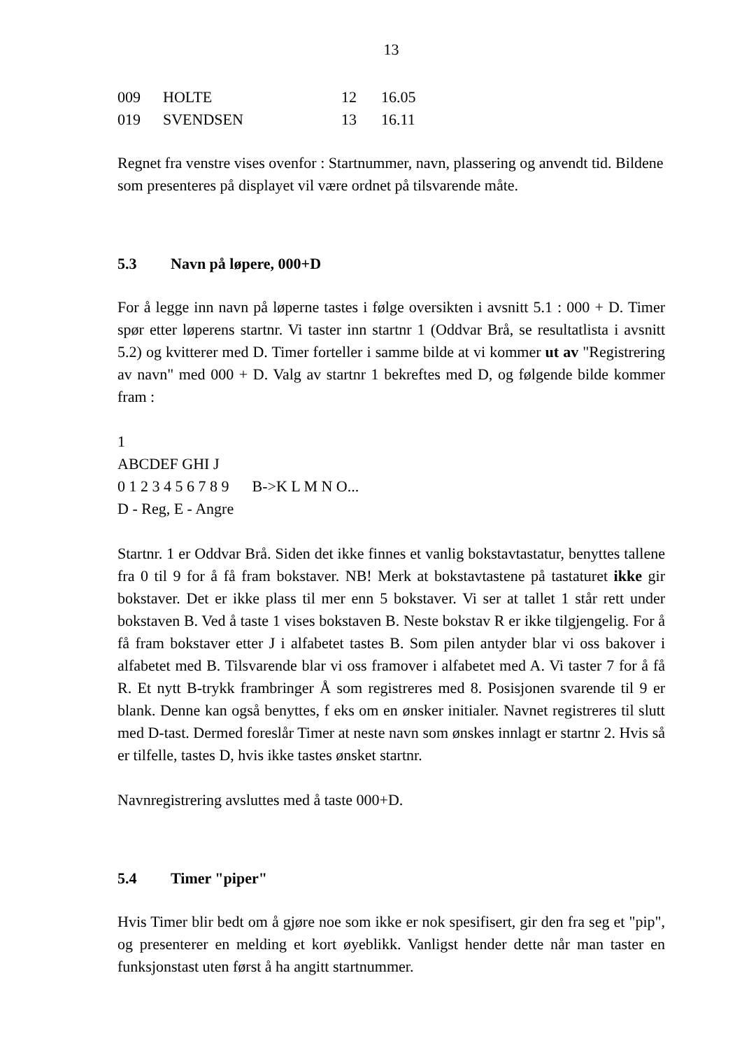13
| 009 | HOLTE | 12 | 16.05 |
| 019 | SVENDSEN | 13 | 16.11 |
Regnet fra venstre vises ovenfor : Startnummer, navn, plassering og anvendt tid. Bildene som presenteres på displayet vil være ordnet på tilsvarende måte.
5.3 Navn på løpere, 000+D
For å legge inn navn på løperne tastes i følge oversikten i avsnitt 5.1 : 000 + D. Timer spør etter løperens startnr. Vi taster inn startnr 1 (Oddvar Brå, se resultatlista i avsnitt 5.2) og kvitterer med D. Timer forteller i samme bilde at vi kommer ut av "Registrering av navn" med 000 + D. Valg av startnr 1 bekreftes med D, og følgende bilde kommer fram :
1
ABCDEF GHI J
0 1 2 3 4 5 6 7 8 9 B->K L M N O...
D - Reg, E - Angre
Startnr. 1 er Oddvar Brå. Siden det ikke finnes et vanlig bokstavtastatur, benyttes tallene fra 0 til 9 for å få fram bokstaver. NB! Merk at bokstavtastene på tastaturet ikke gir bokstaver. Det er ikke plass til mer enn 5 bokstaver. Vi ser at tallet 1 står rett under bokstaven B. Ved å taste 1 vises bokstaven B. Neste bokstav R er ikke tilgjengelig. For å få fram bokstaver etter J i alfabetet tastes B. Som pilen antyder blar vi oss bakover i alfabetet med B. Tilsvarende blar vi oss framover i alfabetet med A. Vi taster 7 for å få R. Et nytt B-trykk frambringer Å som registreres med 8. Posisjonen svarende til 9 er blank. Denne kan også benyttes, f eks om en ønsker initialer. Navnet registreres til slutt med D-tast. Dermed foreslår Timer at neste navn som ønskes innlagt er startnr 2. Hvis så er tilfelle, tastes D, hvis ikke tastes ønsket startnr.
Navnregistrering avsluttes med å taste 000+D.
5.4 Timer "piper"
Hvis Timer blir bedt om å gjøre noe som ikke er nok spesifisert, gir den fra seg et "pip", og presenterer en melding et kort øyeblikk. Vanligst hender dette når man taster en funksjonstast uten først å ha angitt startnummer.